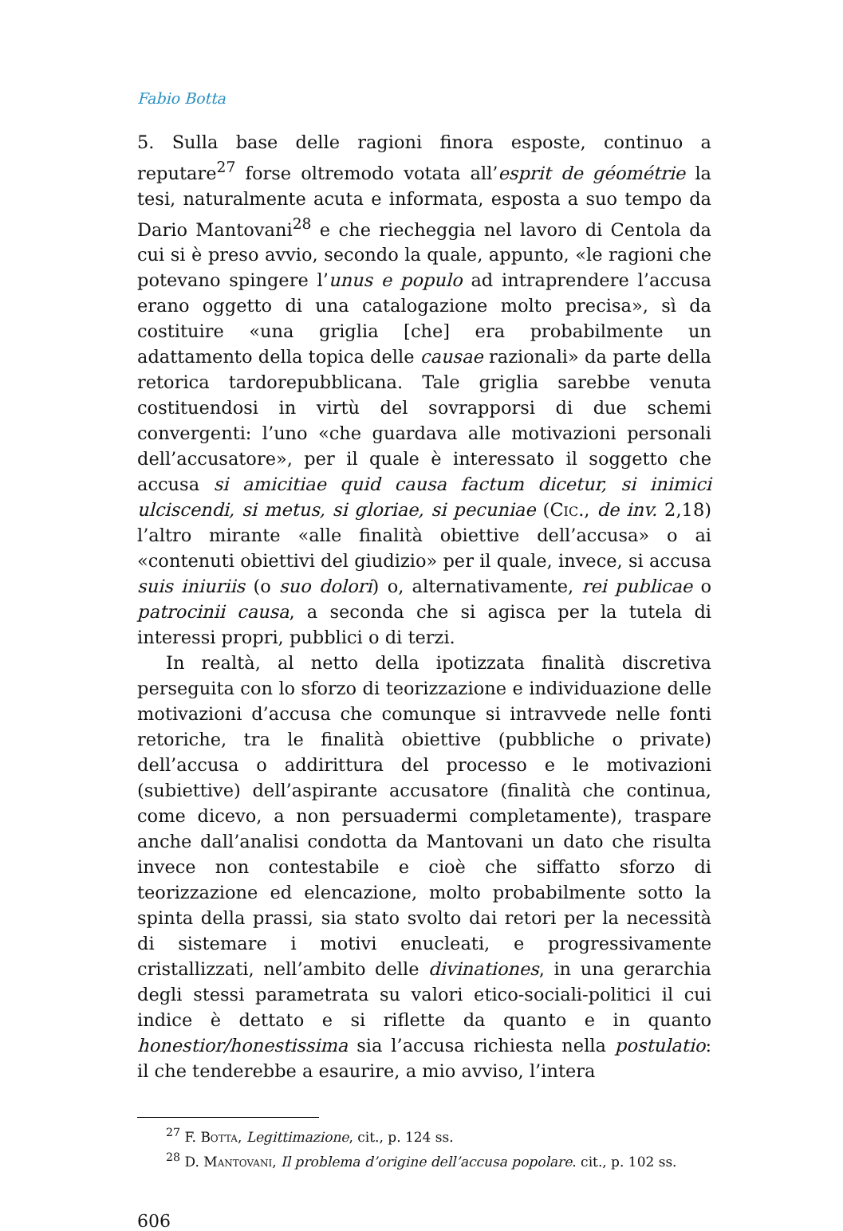Fabio Botta
5. Sulla base delle ragioni finora esposte, continuo a reputare<sup>27</sup> forse oltremodo votata all’esprit de géométrie la tesi, naturalmente acuta e informata, esposta a suo tempo da Dario Mantovani<sup>28</sup> e che riecheggia nel lavoro di Centola da cui si è preso avvio, secondo la quale, appunto, «le ragioni che potevano spingere l’unus e populo ad intraprendere l’accusa erano oggetto di una catalogazione molto precisa», sì da costituire «una griglia [che] era probabilmente un adattamento della topica delle causae razionali» da parte della retorica tardorepubblicana. Tale griglia sarebbe venuta costituendosi in virtù del sovrapporsi di due schemi convergenti: l’uno «che guardava alle motivazioni personali dell’accusatore», per il quale è interessato il soggetto che accusa si amicitiae quid causa factum dicetur, si inimici ulciscendi, si metus, si gloriae, si pecuniae (Cic., de inv. 2,18) l’altro mirante «alle finalità obiettive dell’accusa» o ai «contenuti obiettivi del giudizio» per il quale, invece, si accusa suis iniuriis (o suo dolori) o, alternativamente, rei publicae o patrocinii causa, a seconda che si agisca per la tutela di interessi propri, pubblici o di terzi.
In realtà, al netto della ipotizzata finalità discretiva perseguita con lo sforzo di teorizzazione e individuazione delle motivazioni d’accusa che comunque si intravvede nelle fonti retoriche, tra le finalità obiettive (pubbliche o private) dell’accusa o addirittura del processo e le motivazioni (subiettive) dell’aspirante accusatore (finalità che continua, come dicevo, a non persuadermi completamente), traspare anche dall’analisi condotta da Mantovani un dato che risulta invece non contestabile e cioè che siffatto sforzo di teorizzazione ed elencazione, molto probabilmente sotto la spinta della prassi, sia stato svolto dai retori per la necessità di sistemare i motivi enucleati, e progressivamente cristallizzati, nell’ambito delle divinationes, in una gerarchia degli stessi parametrata su valori etico-sociali-politici il cui indice è dettato e si riflette da quanto e in quanto honestior/honestissima sia l’accusa richiesta nella postulatio: il che tenderebbe a esaurire, a mio avviso, l’intera
<sup>27</sup> F. Botta, Legittimazione, cit., p. 124 ss.
<sup>28</sup> D. Mantovani, Il problema d’origine dell’accusa popolare. cit., p. 102 ss.
606